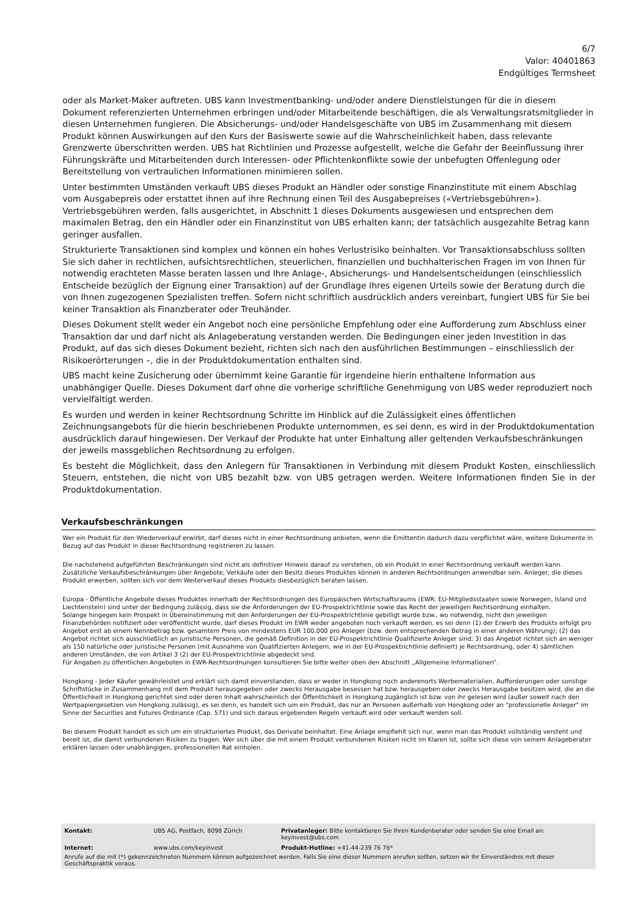6/7
Valor: 40401863
Endgültiges Termsheet
oder als Market-Maker auftreten. UBS kann Investmentbanking- und/oder andere Dienstleistungen für die in diesem Dokument referenzierten Unternehmen erbringen und/oder Mitarbeitende beschäftigen, die als Verwaltungsratsmitglieder in diesen Unternehmen fungieren. Die Absicherungs- und/oder Handelsgeschäfte von UBS im Zusammenhang mit diesem Produkt können Auswirkungen auf den Kurs der Basiswerte sowie auf die Wahrscheinlichkeit haben, dass relevante Grenzwerte überschritten werden. UBS hat Richtlinien und Prozesse aufgestellt, welche die Gefahr der Beeinflussung ihrer Führungskräfte und Mitarbeitenden durch Interessen- oder Pflichtenkonflikte sowie der unbefugten Offenlegung oder Bereitstellung von vertraulichen Informationen minimieren sollen.
Unter bestimmten Umständen verkauft UBS dieses Produkt an Händler oder sonstige Finanzinstitute mit einem Abschlag vom Ausgabepreis oder erstattet ihnen auf ihre Rechnung einen Teil des Ausgabepreises («Vertriebsgebühren»). Vertriebsgebühren werden, falls ausgerichtet, in Abschnitt 1 dieses Dokuments ausgewiesen und entsprechen dem maximalen Betrag, den ein Händler oder ein Finanzinstitut von UBS erhalten kann; der tatsächlich ausgezahlte Betrag kann geringer ausfallen.
Strukturierte Transaktionen sind komplex und können ein hohes Verlustrisiko beinhalten. Vor Transaktionsabschluss sollten Sie sich daher in rechtlichen, aufsichtsrechtlichen, steuerlichen, finanziellen und buchhalterischen Fragen im von Ihnen für notwendig erachteten Masse beraten lassen und Ihre Anlage-, Absicherungs- und Handelsentscheidungen (einschliesslich Entscheide bezüglich der Eignung einer Transaktion) auf der Grundlage Ihres eigenen Urteils sowie der Beratung durch die von Ihnen zugezogenen Spezialisten treffen. Sofern nicht schriftlich ausdrücklich anders vereinbart, fungiert UBS für Sie bei keiner Transaktion als Finanzberater oder Treuhänder.
Dieses Dokument stellt weder ein Angebot noch eine persönliche Empfehlung oder eine Aufforderung zum Abschluss einer Transaktion dar und darf nicht als Anlageberatung verstanden werden. Die Bedingungen einer jeden Investition in das Produkt, auf das sich dieses Dokument bezieht, richten sich nach den ausführlichen Bestimmungen – einschliesslich der Risikoerörterungen –, die in der Produktdokumentation enthalten sind.
UBS macht keine Zusicherung oder übernimmt keine Garantie für irgendeine hierin enthaltene Information aus unabhängiger Quelle. Dieses Dokument darf ohne die vorherige schriftliche Genehmigung von UBS weder reproduziert noch vervielfältigt werden.
Es wurden und werden in keiner Rechtsordnung Schritte im Hinblick auf die Zulässigkeit eines öffentlichen Zeichnungsangebots für die hierin beschriebenen Produkte unternommen, es sei denn, es wird in der Produktdokumentation ausdrücklich darauf hingewiesen. Der Verkauf der Produkte hat unter Einhaltung aller geltenden Verkaufsbeschränkungen der jeweils massgeblichen Rechtsordnung zu erfolgen.
Es besteht die Möglichkeit, dass den Anlegern für Transaktionen in Verbindung mit diesem Produkt Kosten, einschliesslich Steuern, entstehen, die nicht von UBS bezahlt bzw. von UBS getragen werden. Weitere Informationen finden Sie in der Produktdokumentation.
Verkaufsbeschränkungen
Wer ein Produkt für den Wiederverkauf erwirbt, darf dieses nicht in einer Rechtsordnung anbieten, wenn die Emittentin dadurch dazu verpflichtet wäre, weitere Dokumente in Bezug auf das Produkt in dieser Rechtsordnung registrieren zu lassen.
Die nachstehend aufgeführten Beschränkungen sind nicht als definitiver Hinweis darauf zu verstehen, ob ein Produkt in einer Rechtsordnung verkauft werden kann. Zusätzliche Verkaufsbeschränkungen über Angebote, Verkäufe oder den Besitz dieses Produktes können in anderen Rechtsordnungen anwendbar sein. Anleger, die dieses Produkt erwerben, sollten sich vor dem Weiterverkauf dieses Produkts diesbezüglich beraten lassen.
Europa - Öffentliche Angebote dieses Produktes innerhalb der Rechtsordnungen des Europäischen Wirtschaftsraums (EWR: EU-Mitgliedsstaaten sowie Norwegen, Island und Liechtenstein) sind unter der Bedingung zulässig, dass sie die Anforderungen der EU-Prospektrichtlinie sowie das Recht der jeweiligen Rechtsordnung einhalten.
Solange hingegen kein Prospekt in Übereinstimmung mit den Anforderungen der EU-Prospektrichtlinie gebilligt wurde bzw., wo notwendig, nicht den jeweiligen Finanzbehörden notifiziert oder veröffentlicht wurde, darf dieses Produkt im EWR weder angeboten noch verkauft werden, es sei denn (1) der Erwerb des Produkts erfolgt pro Angebot erst ab einem Nennbetrag bzw. gesamtem Preis von mindestens EUR 100.000 pro Anleger (bzw. dem entsprechenden Betrag in einer anderen Währung); (2) das Angebot richtet sich ausschließlich an juristische Personen, die gemäß Definition in der EU-Prospektrichtlinie Qualifizierte Anleger sind; 3) das Angebot richtet sich an weniger als 150 natürliche oder juristische Personen (mit Ausnahme von Qualifizierten Anlegern, wie in der EU-Prospektrichtlinie definiert) je Rechtsordnung, oder 4) sämtlichen anderen Umständen, die von Artikel 3 (2) der EU-Prospektrichtlinie abgedeckt sind.
Für Angaben zu öffentlichen Angeboten in EWR-Rechtsordnungen konsultieren Sie bitte weiter oben den Abschnitt „Allgemeine Informationen“.
Hongkong - Jeder Käufer gewährleistet und erklärt sich damit einverstanden, dass er weder in Hongkong noch anderenorts Werbematerialien, Aufforderungen oder sonstige Schriftstücke in Zusammenhang mit dem Produkt herausgegeben oder zwecks Herausgabe besessen hat bzw. herausgeben oder zwecks Herausgabe besitzen wird, die an die Öffentlichkeit in Hongkong gerichtet sind oder deren Inhalt wahrscheinlich der Öffentlichkeit in Hongkong zugänglich ist bzw. von ihr gelesen wird (außer soweit nach den Wertpapiergesetzen von Hongkong zulässig), es sei denn, es handelt sich um ein Produkt, das nur an Personen außerhalb von Hongkong oder an "professionelle Anleger" im Sinne der Securities and Futures Ordinance (Cap. 571) und sich daraus ergebenden Regeln verkauft wird oder verkauft werden soll.
Bei diesem Produkt handelt es sich um ein strukturiertes Produkt, das Derivate beinhaltet. Eine Anlage empfiehlt sich nur, wenn man das Produkt vollständig versteht und bereit ist, die damit verbundenen Risiken zu tragen. Wer sich über die mit einem Produkt verbundenen Risiken nicht im Klaren ist, sollte sich diese von seinem Anlageberater erklären lassen oder unabhängigen, professionellen Rat einholen.
| Kontakt: | UBS AG, Postfach, 8098 Zürich | Privatanleger: Bitte kontaktieren Sie Ihren Kundenberater oder senden Sie eine Email an: keyinvest@ubs.com |
| Internet: | www.ubs.com/keyinvest | Produkt-Hotline: +41-44-239 76 76* |
Anrufe auf die mit (*) gekennzeichneten Nummern können aufgezeichnet werden. Falls Sie eine dieser Nummern anrufen sollten, setzen wir Ihr Einverständnis mit dieser Geschäftspraktik voraus.